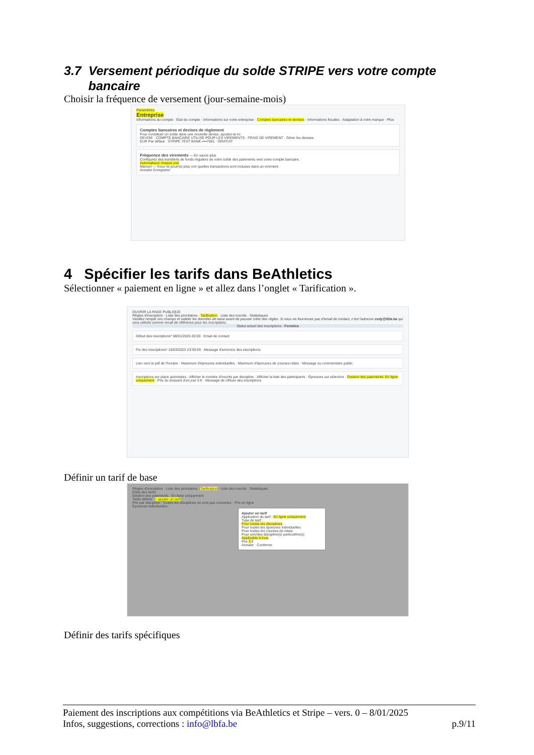3.7 Versement périodique du solde STRIPE vers votre compte
bancaire
Choisir la fréquence de versement (jour-semaine-mois)
Paramètres
Entreprise
Informations du compte · État du compte · Informations sur votre entreprise · Comptes bancaires et devises · Informations fiscales · Adaptation à votre marque · Plus
Comptes bancaires et devises de règlement
Pour constituer un solde dans une nouvelle devise, ajoutez-la ici.
DEVISE · COMPTE BANCAIRE UTILISÉ POUR LES VIREMENTS · FRAIS DE VIREMENT · Gérer les devises
EUR Par défaut · STRIPE TEST BANK ••••7061 · GRATUIT
Fréquence des virements — En savoir plus
Configurez des transferts de fonds réguliers de votre solde des paiements vers votre compte bancaire.
Automatique chaque jour
Manuel — Vous ne pourrez plus voir quelles transactions sont incluses dans un virement.
Annuler Enregistrer
4 Spécifier les tarifs dans BeAthletics
Sélectionner « paiement en ligne » et allez dans l’onglet « Tarification ».
OUVRIR LA PAGE PUBLIQUE
Règles d'inscription · Liste des prioritaires · Tarification · Liste des inscrits · Statistiques
Veuillez remplir ces champs et valider les données de base avant de pouvoir créer des règles. Si vous ne fournissez pas d'email de contact, c'est l'adresse csdy@lbfa.be qui sera utilisée comme email de référence pour les inscriptions.
Statut actuel des inscriptions : Fermées
Début des inscriptions* 08/01/2025 00:00 · Email de contact
Fin des inscriptions* 16/03/2025 23:59:59 · Message d'annonce des inscriptions
Lien vers le pdf de l'horaire · Maximum d'épreuves individuelles · Maximum d'épreuves de courses relais · Message ou commentaire public
Inscriptions sur place autorisées · Afficher le nombre d'inscrits par discipline · Afficher la liste des participants · Épreuves sur sélection · Gestion des paiements: En ligne uniquement · Prix du dossard d'un jour 5 € · Message de clôture des inscriptions
Définir un tarif de base
Règles d'inscription · Liste des prioritaires · Tarification · Liste des inscrits · Statistiques
États des tarifs
Gestion des paiements : En ligne uniquement
Tarifs définis : + ajouter un tarif
Prix par discipline : Toutes les disciplines ne sont pas couvertes · Prix en ligne
Épreuves individuelles :
Ajouter un tarif
Application du tarif : En ligne uniquement
Type de tarif :
Pour toutes les disciplines
Pour toutes les épreuves individuelles
Pour toutes les courses de relais
Pour une/des discipline(s) particulière(s)
Applicable à tous
Prix 3 €
Annuler · Confirmer
Définir des tarifs spécifiques
Paiement des inscriptions aux compétitions via BeAthletics et Stripe – vers. 0 – 8/01/2025
Infos, suggestions, corrections : info@lbfa.be p.9/11